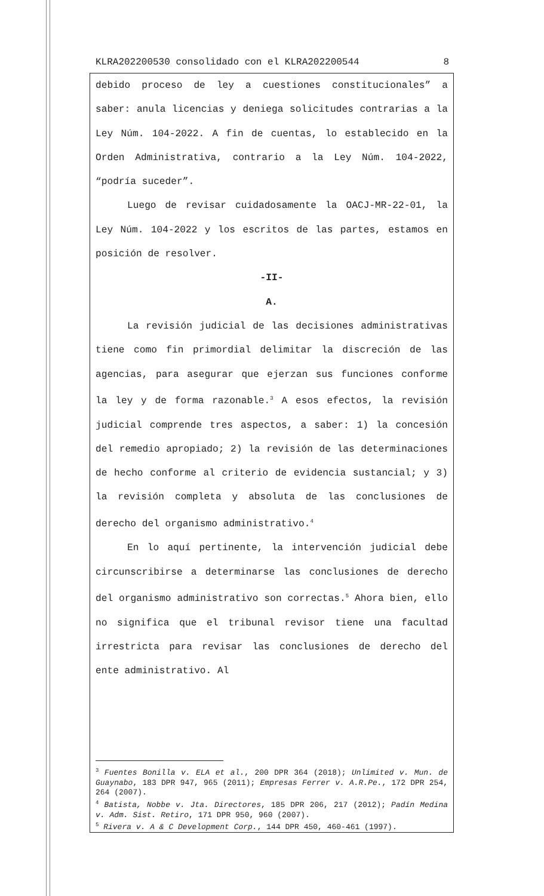KLRA202200530 consolidado con el KLRA202200544 8
debido proceso de ley a cuestiones constitucionales” a saber: anula licencias y deniega solicitudes contrarias a la Ley Núm. 104-2022. A fin de cuentas, lo establecido en la Orden Administrativa, contrario a la Ley Núm. 104-2022, “podría suceder”.
Luego de revisar cuidadosamente la OACJ-MR-22-01, la Ley Núm. 104-2022 y los escritos de las partes, estamos en posición de resolver.
-II-
A.
La revisión judicial de las decisiones administrativas tiene como fin primordial delimitar la discreción de las agencias, para asegurar que ejerzan sus funciones conforme la ley y de forma razonable.<sup>3</sup> A esos efectos, la revisión judicial comprende tres aspectos, a saber: 1) la concesión del remedio apropiado; 2) la revisión de las determinaciones de hecho conforme al criterio de evidencia sustancial; y 3) la revisión completa y absoluta de las conclusiones de derecho del organismo administrativo.<sup>4</sup>
En lo aquí pertinente, la intervención judicial debe circunscribirse a determinarse las conclusiones de derecho del organismo administrativo son correctas.<sup>5</sup> Ahora bien, ello no significa que el tribunal revisor tiene una facultad irrestricta para revisar las conclusiones de derecho del ente administrativo. Al
<sup>3</sup> Fuentes Bonilla v. ELA et al., 200 DPR 364 (2018); Unlimited v. Mun. de Guaynabo, 183 DPR 947, 965 (2011); Empresas Ferrer v. A.R.Pe., 172 DPR 254, 264 (2007).
<sup>4</sup> Batista, Nobbe v. Jta. Directores, 185 DPR 206, 217 (2012); Padín Medina v. Adm. Sist. Retiro, 171 DPR 950, 960 (2007).
<sup>5</sup> Rivera v. A & C Development Corp., 144 DPR 450, 460-461 (1997).